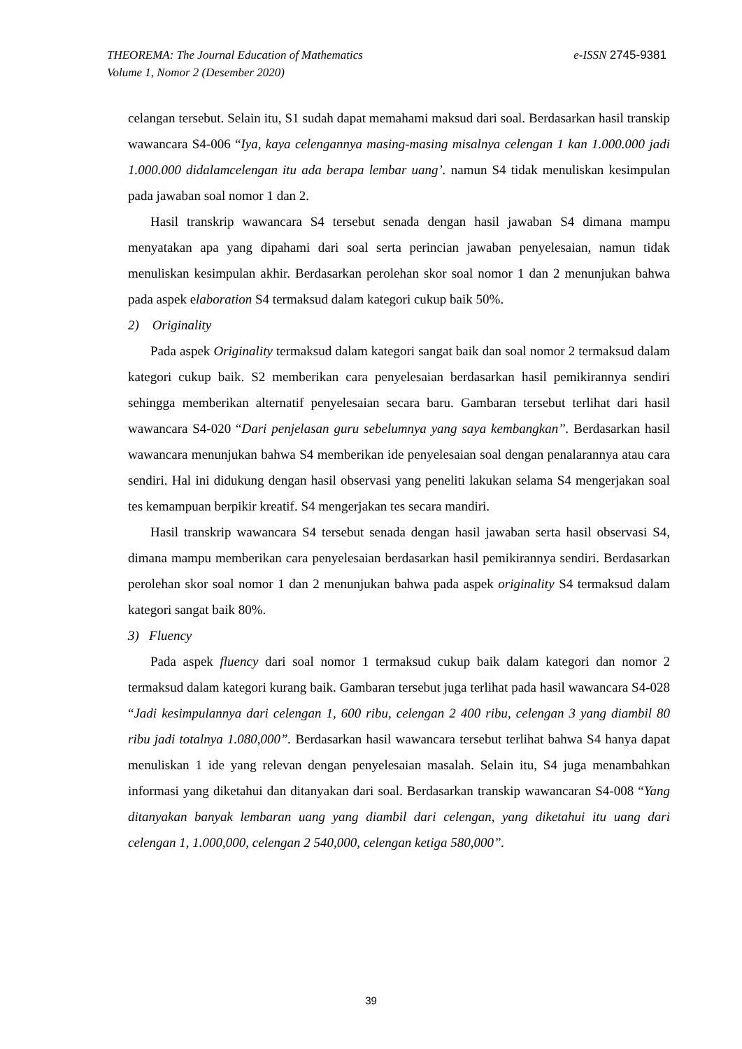e-ISSN 2745-9381 THEOREMA: The Journal Education of Mathematics
Volume 1, Nomor 2 (Desember 2020)
celangan tersebut. Selain itu, S1 sudah dapat memahami maksud dari soal. Berdasarkan hasil transkip wawancara S4-006 “Iya, kaya celengannya masing-masing misalnya celengan 1 kan 1.000.000 jadi 1.000.000 didalamcelengan itu ada berapa lembar uang’. namun S4 tidak menuliskan kesimpulan pada jawaban soal nomor 1 dan 2.
Hasil transkrip wawancara S4 tersebut senada dengan hasil jawaban S4 dimana mampu menyatakan apa yang dipahami dari soal serta perincian jawaban penyelesaian, namun tidak menuliskan kesimpulan akhir. Berdasarkan perolehan skor soal nomor 1 dan 2 menunjukan bahwa pada aspek elaboration S4 termaksud dalam kategori cukup baik 50%.
2) Originality
Pada aspek Originality termaksud dalam kategori sangat baik dan soal nomor 2 termaksud dalam kategori cukup baik. S2 memberikan cara penyelesaian berdasarkan hasil pemikirannya sendiri sehingga memberikan alternatif penyelesaian secara baru. Gambaran tersebut terlihat dari hasil wawancara S4-020 “Dari penjelasan guru sebelumnya yang saya kembangkan”. Berdasarkan hasil wawancara menunjukan bahwa S4 memberikan ide penyelesaian soal dengan penalarannya atau cara sendiri. Hal ini didukung dengan hasil observasi yang peneliti lakukan selama S4 mengerjakan soal tes kemampuan berpikir kreatif. S4 mengerjakan tes secara mandiri.
Hasil transkrip wawancara S4 tersebut senada dengan hasil jawaban serta hasil observasi S4, dimana mampu memberikan cara penyelesaian berdasarkan hasil pemikirannya sendiri. Berdasarkan perolehan skor soal nomor 1 dan 2 menunjukan bahwa pada aspek originality S4 termaksud dalam kategori sangat baik 80%.
3) Fluency
Pada aspek fluency dari soal nomor 1 termaksud cukup baik dalam kategori dan nomor 2 termaksud dalam kategori kurang baik. Gambaran tersebut juga terlihat pada hasil wawancara S4-028 “Jadi kesimpulannya dari celengan 1, 600 ribu, celengan 2 400 ribu, celengan 3 yang diambil 80 ribu jadi totalnya 1.080,000”. Berdasarkan hasil wawancara tersebut terlihat bahwa S4 hanya dapat menuliskan 1 ide yang relevan dengan penyelesaian masalah. Selain itu, S4 juga menambahkan informasi yang diketahui dan ditanyakan dari soal. Berdasarkan transkip wawancaran S4-008 “Yang ditanyakan banyak lembaran uang yang diambil dari celengan, yang diketahui itu uang dari celengan 1, 1.000,000, celengan 2 540,000, celengan ketiga 580,000”.
39